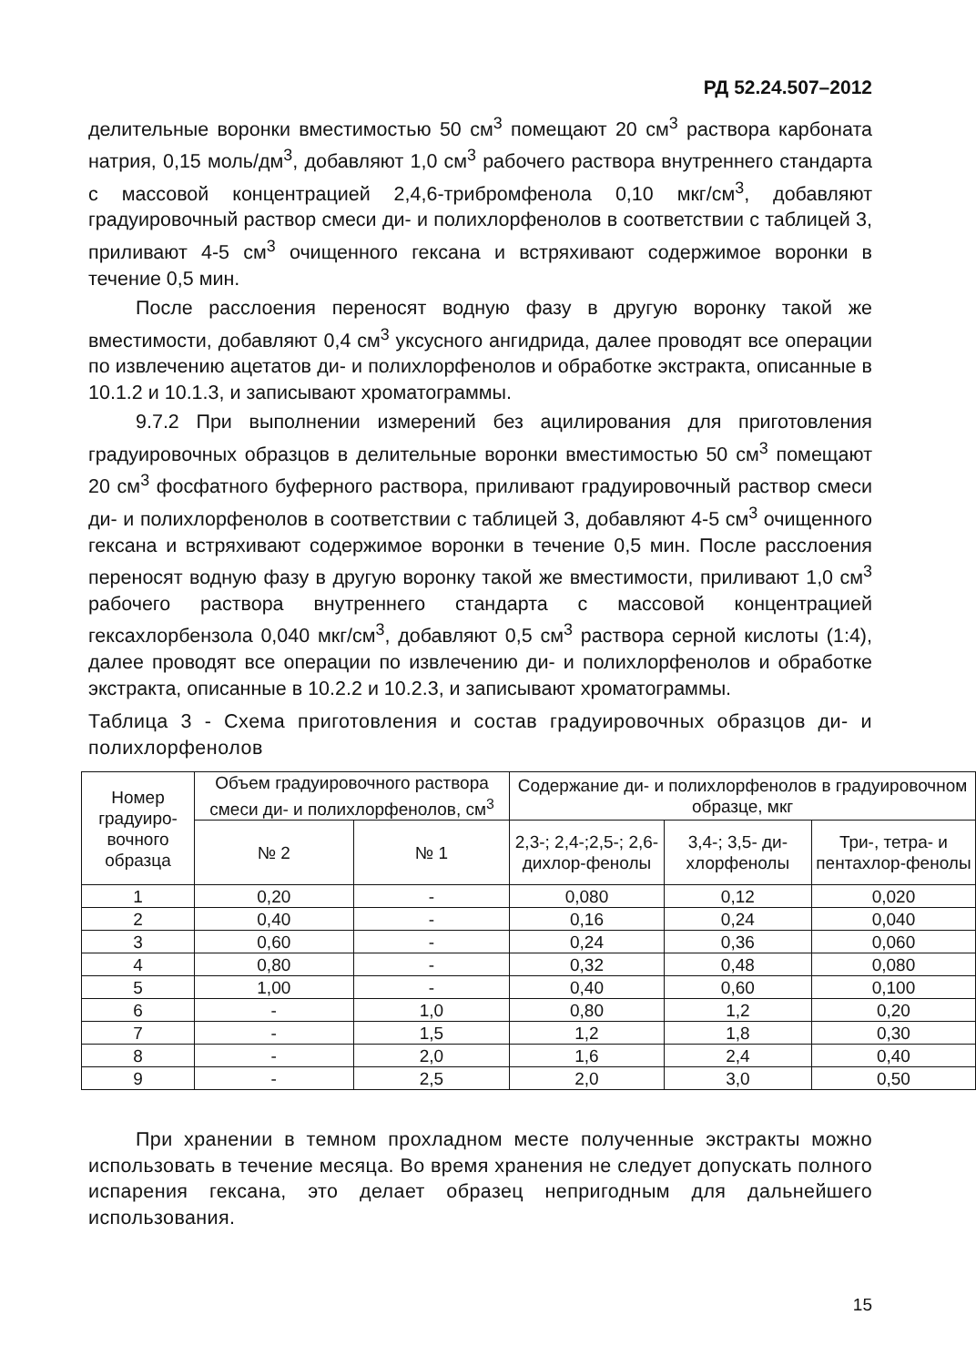РД 52.24.507–2012
делительные воронки вместимостью 50 см<sup>3</sup> помещают 20 см<sup>3</sup> раствора карбоната натрия, 0,15 моль/дм<sup>3</sup>, добавляют 1,0 см<sup>3</sup> рабочего раствора внутреннего стандарта с массовой концентрацией 2,4,6-трибромфенола 0,10 мкг/см<sup>3</sup>, добавляют градуировочный раствор смеси ди- и полихлорфенолов в соответствии с таблицей 3, приливают 4-5 см<sup>3</sup> очищенного гексана и встряхивают содержимое воронки в течение 0,5 мин.
После расслоения переносят водную фазу в другую воронку такой же вместимости, добавляют 0,4 см<sup>3</sup> уксусного ангидрида, далее проводят все операции по извлечению ацетатов ди- и полихлорфенолов и обработке экстракта, описанные в 10.1.2 и 10.1.3, и записывают хроматограммы.
9.7.2 При выполнении измерений без ацилирования для приготовления градуировочных образцов в делительные воронки вместимостью 50 см<sup>3</sup> помещают 20 см<sup>3</sup> фосфатного буферного раствора, приливают градуировочный раствор смеси ди- и полихлорфенолов в соответствии с таблицей 3, добавляют 4-5 см<sup>3</sup> очищенного гексана и встряхивают содержимое воронки в течение 0,5 мин. После расслоения переносят водную фазу в другую воронку такой же вместимости, приливают 1,0 см<sup>3</sup> рабочего раствора внутреннего стандарта с массовой концентрацией гексахлорбензола 0,040 мкг/см<sup>3</sup>, добавляют 0,5 см<sup>3</sup> раствора серной кислоты (1:4), далее проводят все операции по извлечению ди- и полихлорфенолов и обработке экстракта, описанные в 10.2.2 и 10.2.3, и записывают хроматограммы.
Таблица 3 - Схема приготовления и состав градуировочных образцов ди- и полихлорфенолов
| Номер градуиро-вочного образца | Объем градуировочного раствора смеси ди- и полихлорфенолов, см<sup>3</sup> | | Содержание ди- и полихлорфенолов в градуировочном образце, мкг | | |
| --- | --- | --- | --- | --- | --- |
| | № 2 | № 1 | 2,3-; 2,4-;2,5-; 2,6- дихлор-фенолы | 3,4-; 3,5- ди-хлорфенолы | Три-, тетра- и пентахлор-фенолы |
| 1 | 0,20 | - | 0,080 | 0,12 | 0,020 |
| 2 | 0,40 | - | 0,16 | 0,24 | 0,040 |
| 3 | 0,60 | - | 0,24 | 0,36 | 0,060 |
| 4 | 0,80 | - | 0,32 | 0,48 | 0,080 |
| 5 | 1,00 | - | 0,40 | 0,60 | 0,100 |
| 6 | - | 1,0 | 0,80 | 1,2 | 0,20 |
| 7 | - | 1,5 | 1,2 | 1,8 | 0,30 |
| 8 | - | 2,0 | 1,6 | 2,4 | 0,40 |
| 9 | - | 2,5 | 2,0 | 3,0 | 0,50 |
При хранении в темном прохладном месте полученные экстракты можно использовать в течение месяца. Во время хранения не следует допускать полного испарения гексана, это делает образец непригодным для дальнейшего использования.
15